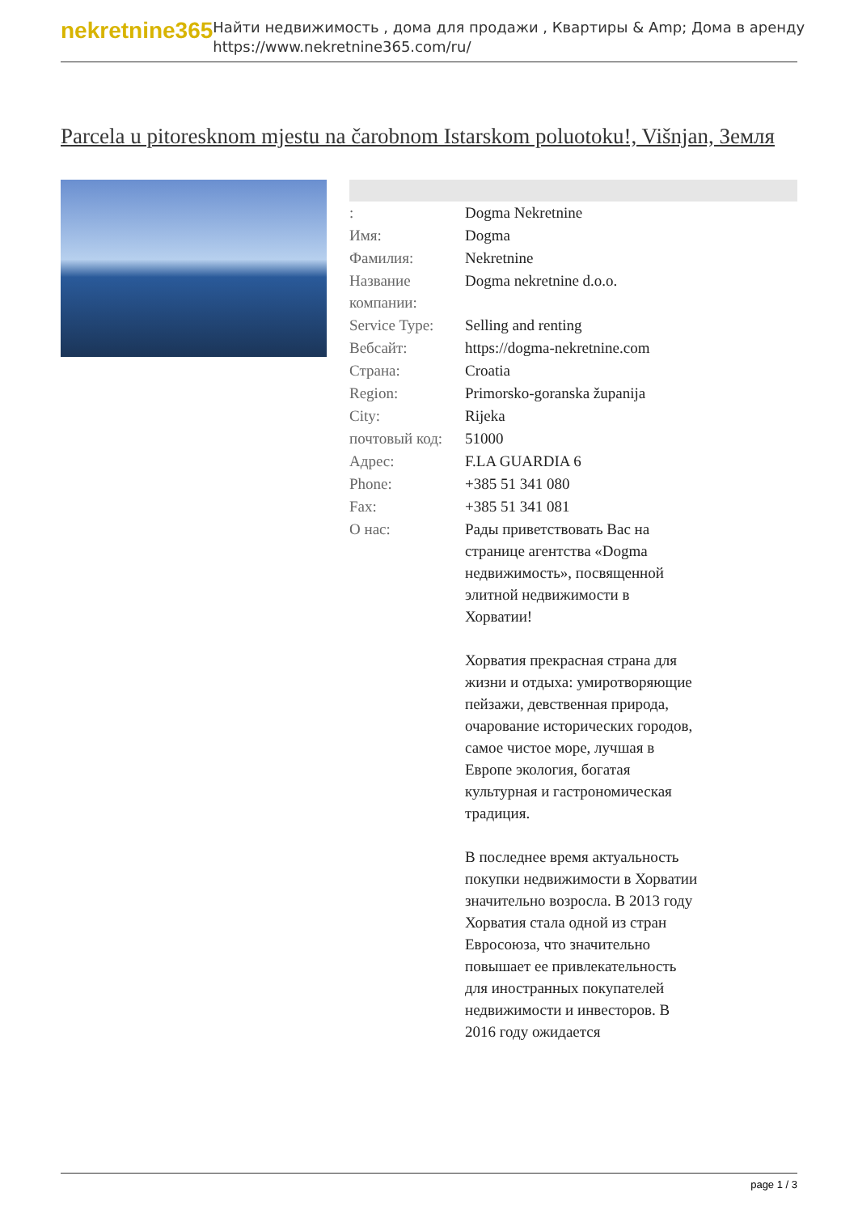nekretnine365
Найти недвижимость , дома для продажи , Квартиры & Amp; Дома в аренду
https://www.nekretnine365.com/ru/
Parcela u pitoresknom mjestu na čarobnom Istarskom poluotoku!, Višnjan, Земля
| : | Dogma Nekretnine |
| Имя: | Dogma |
| Фамилия: | Nekretnine |
| Название компании: | Dogma nekretnine d.o.o. |
| Service Type: | Selling and renting |
| Вебсайт: | https://dogma-nekretnine.com |
| Страна: | Croatia |
| Region: | Primorsko-goranska županija |
| City: | Rijeka |
| почтовый код: | 51000 |
| Адрес: | F.LA GUARDIA 6 |
| Phone: | +385 51 341 080 |
| Fax: | +385 51 341 081 |
| О нас: | Рады приветствовать Вас на странице агентства «Dogma недвижимость», посвященной элитной недвижимости в Хорватии! Хорватия прекрасная страна для жизни и отдыха: умиротворяющие пейзажи, девственная природа, очарование исторических городов, самое чистое море, лучшая в Европе экология, богатая культурная и гастрономическая традиция. В последнее время актуальность покупки недвижимости в Хорватии значительно возросла. В 2013 году Хорватия стала одной из стран Евросоюза, что значительно повышает ее привлекательность для иностранных покупателей недвижимости и инвесторов. В 2016 году ожидается |
page 1 / 3